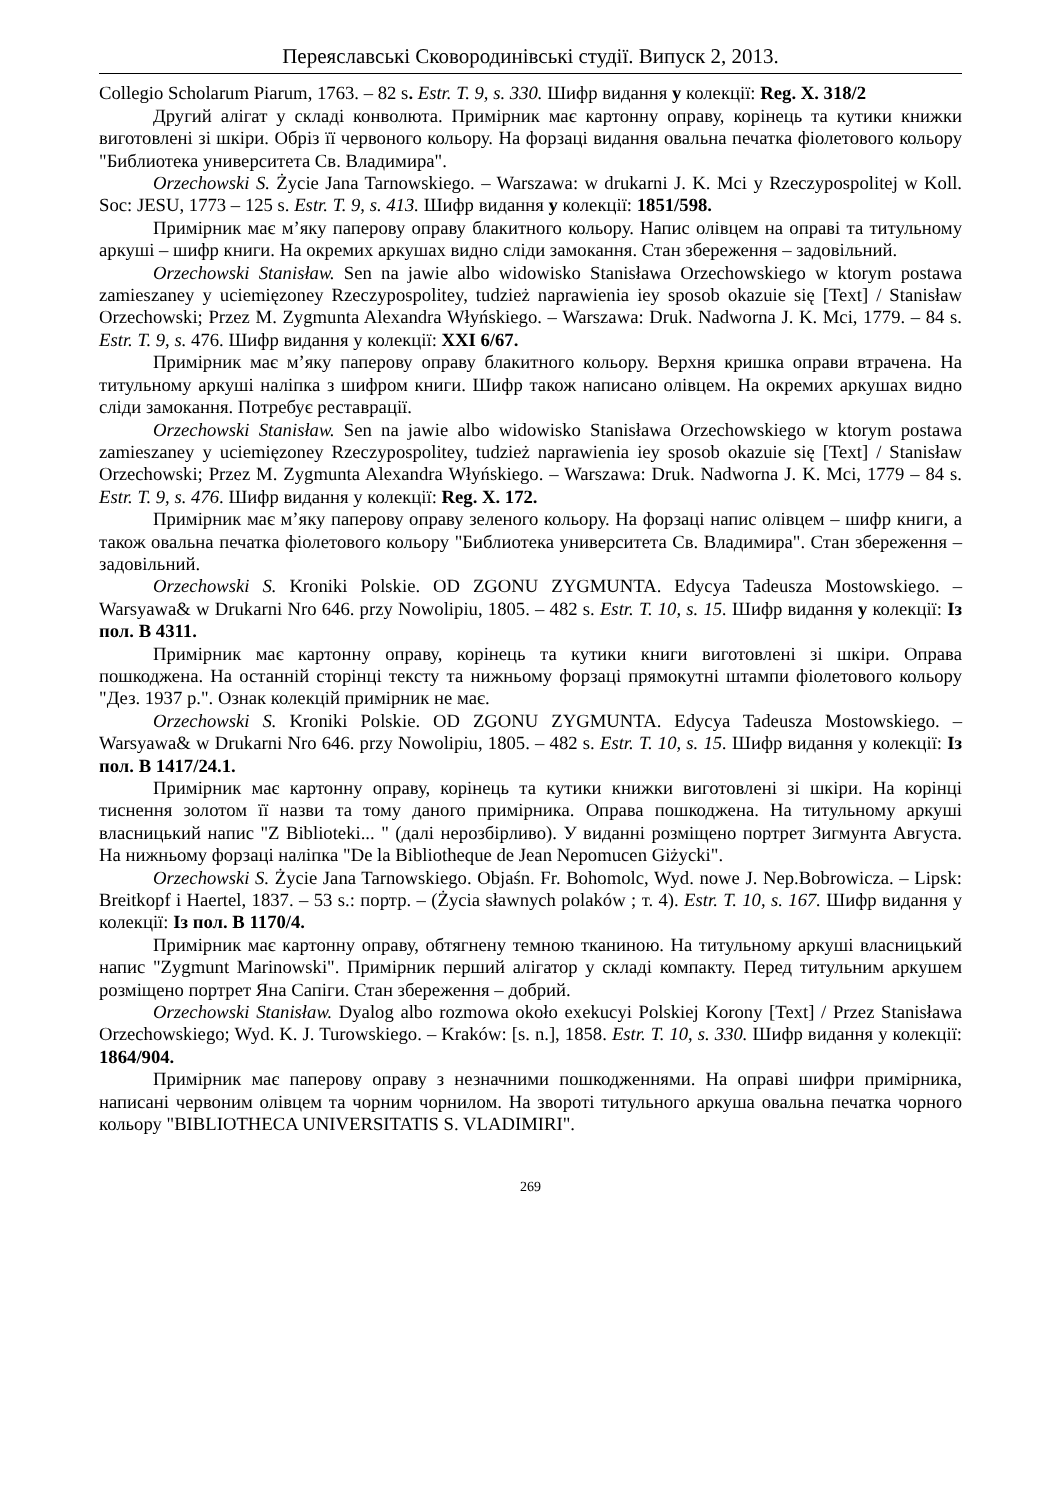Переяславські Сковородинівські студії. Випуск 2, 2013.
Collegio Scholarum Piarum, 1763. – 82 s. Estr. T. 9, s. 330. Шифр видання у колекції: Reg. X. 318/2
Другий алігат у складі конволюта. Примірник має картонну оправу, корінець та кутики книжки виготовлені зі шкіри. Обріз її червоного кольору. На форзаці видання овальна печатка фіолетового кольору "Библиотека университета Св. Владимира".
Orzechowski S. Życie Jana Tarnowskiego. – Warszawa: w drukarni J. K. Mci y Rzeczypospolitej w Koll. Soc: JESU, 1773 – 125 s. Estr. T. 9, s. 413. Шифр видання у колекції: 1851/598.
Примірник має м’яку паперову оправу блакитного кольору. Напис олівцем на оправі та титульному аркуші – шифр книги. На окремих аркушах видно сліди замокання. Стан збереження – задовільний.
Orzechowski Stanisław. Sen na jawie albo widowisko Stanisława Orzechowskiego w ktorym postawa zamieszaney y uciemięzoney Rzeczypospolitey, tudzież naprawienia iey sposob okazuie się [Text] / Stanisław Orzechowski; Przez M. Zygmunta Alexandra Włyńskiego. – Warszawa: Druk. Nadworna J. K. Mci, 1779. – 84 s. Estr. T. 9, s. 476. Шифр видання у колекції: XXI 6/67.
Примірник має м’яку паперову оправу блакитного кольору. Верхня кришка оправи втрачена. На титульному аркуші наліпка з шифром книги. Шифр також написано олівцем. На окремих аркушах видно сліди замокання. Потребує реставрації.
Orzechowski Stanisław. Sen na jawie albo widowisko Stanisława Orzechowskiego w ktorym postawa zamieszaney y uciemięzoney Rzeczypospolitey, tudzież naprawienia iey sposob okazuie się [Text] / Stanisław Orzechowski; Przez M. Zygmunta Alexandra Włyńskiego. – Warszawa: Druk. Nadworna J. K. Mci, 1779 – 84 s. Estr. T. 9, s. 476. Шифр видання у колекції: Reg. X. 172.
Примірник має м’яку паперову оправу зеленого кольору. На форзаці напис олівцем – шифр книги, а також овальна печатка фіолетового кольору "Библиотека университета Св. Владимира". Стан збереження – задовільний.
Orzechowski S. Kroniki Polskie. OD ZGONU ZYGMUNTA. Edycya Tadeusza Mostowskiego. – Warsyawa& w Drukarni Nro 646. przy Nowolipiu, 1805. – 482 s. Estr. T. 10, s. 15. Шифр видання у колекції: Із пол. В 4311.
Примірник має картонну оправу, корінець та кутики книги виготовлені зі шкіри. Оправа пошкоджена. На останній сторінці тексту та нижньому форзаці прямокутні штампи фіолетового кольору "Дез. 1937 р.". Ознак колекцій примірник не має.
Orzechowski S. Kroniki Polskie. OD ZGONU ZYGMUNTA. Edycya Tadeusza Mostowskiego. – Warsyawa& w Drukarni Nro 646. przy Nowolipiu, 1805. – 482 s. Estr. T. 10, s. 15. Шифр видання у колекції: Із пол. В 1417/24.1.
Примірник має картонну оправу, корінець та кутики книжки виготовлені зі шкіри. На корінці тиснення золотом її назви та тому даного примірника. Оправа пошкоджена. На титульному аркуші власницький напис "Z Biblioteki... " (далі нерозбірливо). У виданні розміщено портрет Зигмунта Августа. На нижньому форзаці наліпка "De la Bibliotheque de Jean Nepomucen Giżycki".
Orzechowski S. Życie Jana Tarnowskiego. Objaśn. Fr. Bohomolc, Wyd. nowe J. Nep.Bobrowicza. – Lipsk: Breitkopf i Haertel, 1837. – 53 s.: портр. – (Życia sławnych polaków ; т. 4). Estr. T. 10, s. 167. Шифр видання у колекції: Із пол. В 1170/4.
Примірник має картонну оправу, обтягнену темною тканиною. На титульному аркуші власницький напис "Zygmunt Marinowski". Примірник перший алігатор у складі компакту. Перед титульним аркушем розміщено портрет Яна Сапіги. Стан збереження – добрий.
Orzechowski Stanisław. Dyalog albo rozmowa około exekucyi Polskiej Korony [Text] / Przez Stanisława Orzechowskiego; Wyd. K. J. Turowskiego. – Kraków: [s. n.], 1858. Estr. T. 10, s. 330. Шифр видання у колекції: 1864/904.
Примірник має паперову оправу з незначними пошкодженнями. На оправі шифри примірника, написані червоним олівцем та чорним чорнилом. На звороті титульного аркуша овальна печатка чорного кольору "BIBLIOTHECA UNIVERSITATIS S. VLADIMIRI".
269